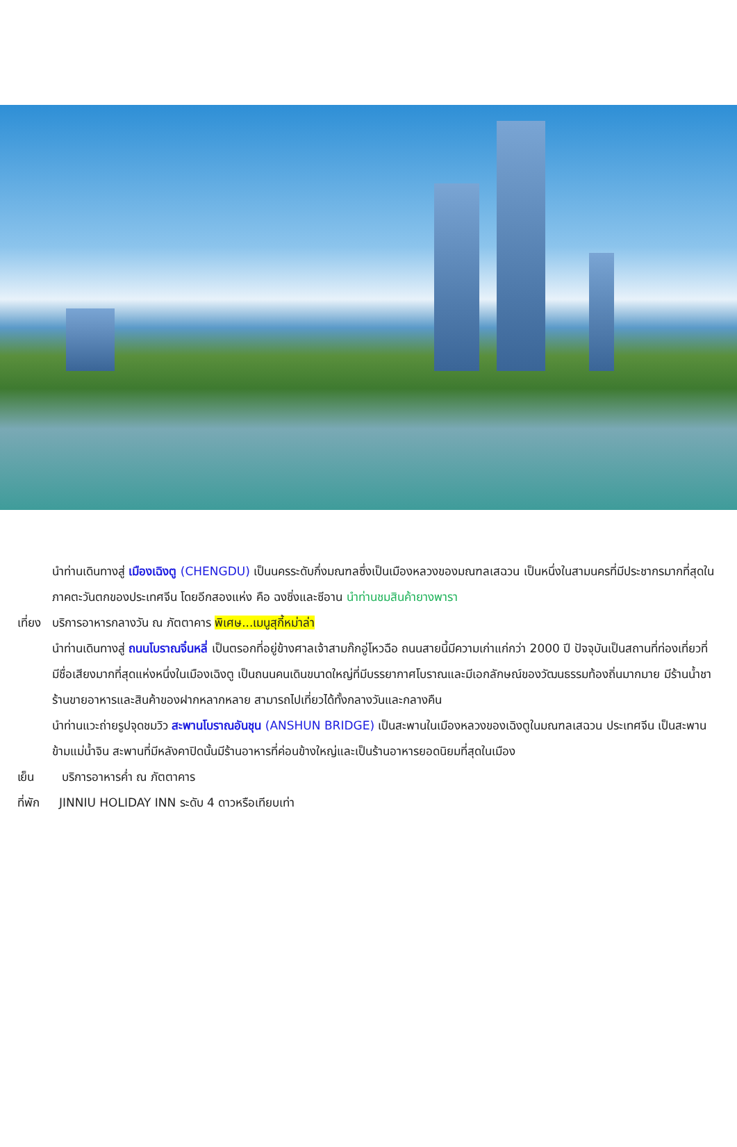นำท่านเดินทางสู่ เมืองเฉิงตู (CHENGDU) เป็นนครระดับกึ่งมณฑลซึ่งเป็นเมืองหลวงของมณฑลเสฉวน เป็นหนึ่งในสามนครที่มีประชากรมากที่สุดในภาคตะวันตกของประเทศจีน โดยอีกสองแห่ง คือ ฉงชิ่งและซีอาน นำท่านชมสินค้ายางพารา
เที่ยง บริการอาหารกลางวัน ณ ภัตตาคาร พิเศษ...เมนูสุกี้หม่าล่า
นำท่านเดินทางสู่ ถนนโบราณจิ๋นหลี่ เป็นตรอกที่อยู่ข้างศาลเจ้าสามก๊กอู่โหวฉือ ถนนสายนี้มีความเก่าแก่กว่า 2000 ปี ปัจจุบันเป็นสถานที่ท่องเที่ยวที่มีชื่อเสียงมากที่สุดแห่งหนึ่งในเมืองเฉิงตู เป็นถนนคนเดินขนาดใหญ่ที่มีบรรยากาศโบราณและมีเอกลักษณ์ของวัฒนธรรมท้องถิ่นมากมาย มีร้านน้ำชา ร้านขายอาหารและสินค้าของฝากหลากหลาย สามารถไปเที่ยวได้ทั้งกลางวันและกลางคืน
นำท่านแวะถ่ายรูปจุดชมวิว สะพานโบราณอันชุน (ANSHUN BRIDGE) เป็นสะพานในเมืองหลวงของเฉิงตูในมณฑลเสฉวน ประเทศจีน เป็นสะพานข้ามแม่น้ำจิน สะพานที่มีหลังคาปิดนั้นมีร้านอาหารที่ค่อนข้างใหญ่และเป็นร้านอาหารยอดนิยมที่สุดในเมือง
เย็น บริการอาหารค่ำ ณ ภัตตาคาร
ที่พัก JINNIU HOLIDAY INN ระดับ 4 ดาวหรือเทียบเท่า